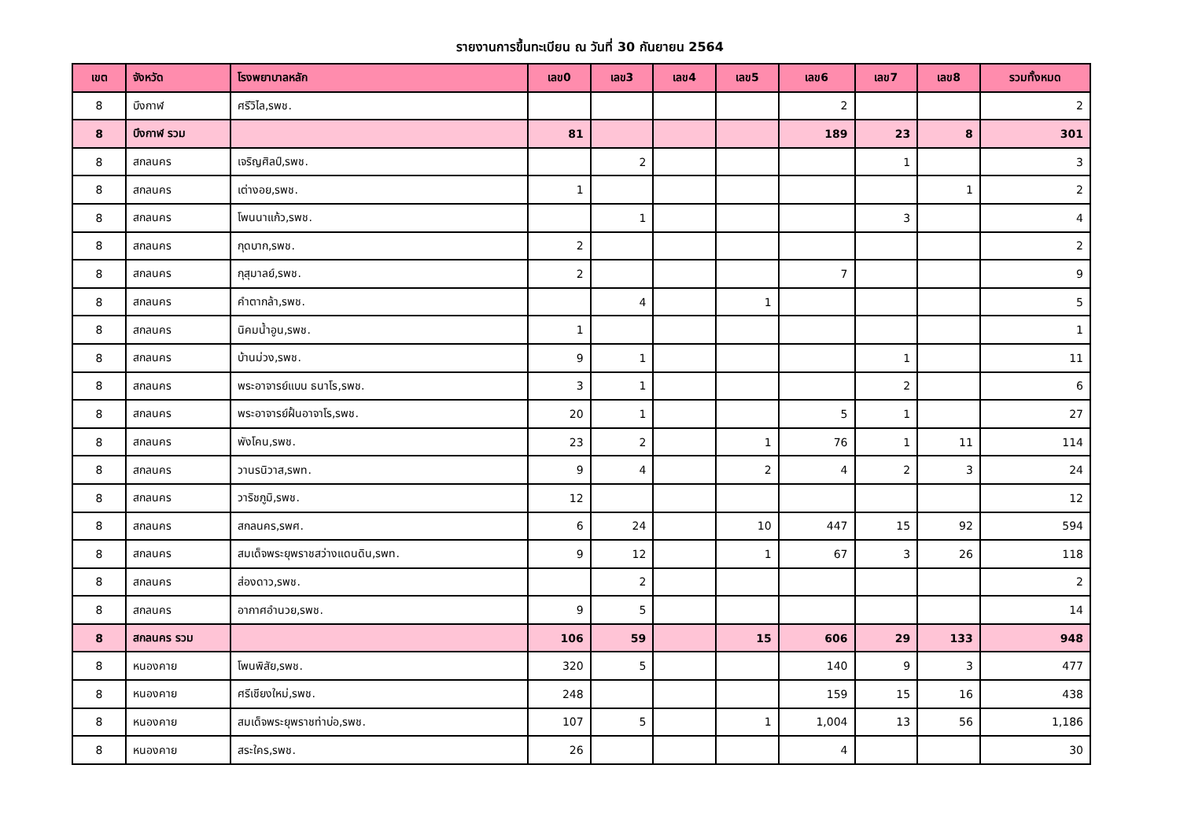รายงานการขึ้นทะเบียน ณ วันที่ 30 กันยายน 2564
| เขต | จังหวัด | โรงพยาบาลหลัก | เลข0 | เลข3 | เลข4 | เลข5 | เลข6 | เลข7 | เลข8 | รวมทั้งหมด |
| --- | --- | --- | --- | --- | --- | --- | --- | --- | --- | --- |
| 8 | บึงกาฬ | ศรีวิไล,รพช. | | | | | 2 | | | 2 |
| 8 | บึงกาฬ รวม | | 81 | | | | 189 | 23 | 8 | 301 |
| 8 | สกลนคร | เจริญศิลป์,รพช. | | 2 | | | | 1 | | 3 |
| 8 | สกลนคร | เต่างอย,รพช. | 1 | | | | | | 1 | 2 |
| 8 | สกลนคร | โพนนาแก้ว,รพช. | | 1 | | | | 3 | | 4 |
| 8 | สกลนคร | กุดบาก,รพช. | 2 | | | | | | | 2 |
| 8 | สกลนคร | กุสุมาลย์,รพช. | 2 | | | | 7 | | | 9 |
| 8 | สกลนคร | คำตากล้า,รพช. | | 4 | | 1 | | | | 5 |
| 8 | สกลนคร | นิคมน้ำอูน,รพช. | 1 | | | | | | | 1 |
| 8 | สกลนคร | บ้านม่วง,รพช. | 9 | 1 | | | | 1 | | 11 |
| 8 | สกลนคร | พระอาจารย์แบน ธนาโร,รพช. | 3 | 1 | | | | 2 | | 6 |
| 8 | สกลนคร | พระอาจารย์ฝั้นอาจาโร,รพช. | 20 | 1 | | | 5 | 1 | | 27 |
| 8 | สกลนคร | พังโคน,รพช. | 23 | 2 | | 1 | 76 | 1 | 11 | 114 |
| 8 | สกลนคร | วานรนิวาส,รพท. | 9 | 4 | | 2 | 4 | 2 | 3 | 24 |
| 8 | สกลนคร | วาริชภูมิ,รพช. | 12 | | | | | | | 12 |
| 8 | สกลนคร | สกลนคร,รพศ. | 6 | 24 | | 10 | 447 | 15 | 92 | 594 |
| 8 | สกลนคร | สมเด็จพระยุพราชสว่างแดนดิน,รพท. | 9 | 12 | | 1 | 67 | 3 | 26 | 118 |
| 8 | สกลนคร | ส่องดาว,รพช. | | 2 | | | | | | 2 |
| 8 | สกลนคร | อากาศอำนวย,รพช. | 9 | 5 | | | | | | 14 |
| 8 | สกลนคร รวม | | 106 | 59 | | 15 | 606 | 29 | 133 | 948 |
| 8 | หนองคาย | โพนพิสัย,รพช. | 320 | 5 | | | 140 | 9 | 3 | 477 |
| 8 | หนองคาย | ศรีเชียงใหม่,รพช. | 248 | | | | 159 | 15 | 16 | 438 |
| 8 | หนองคาย | สมเด็จพระยุพราชท่าบ่อ,รพช. | 107 | 5 | | 1 | 1,004 | 13 | 56 | 1,186 |
| 8 | หนองคาย | สระใคร,รพช. | 26 | | | | 4 | | | 30 |